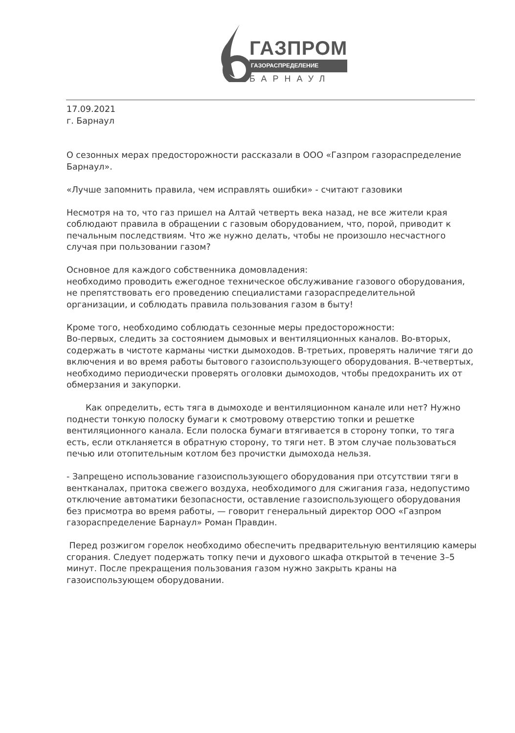ГАЗПРОМ
ГАЗОРАСПРЕДЕЛЕНИЕ
БАРНАУЛ
17.09.2021
г. Барнаул
О сезонных мерах предосторожности рассказали в ООО «Газпром газораспределение Барнаул».
«Лучше запомнить правила, чем исправлять ошибки» - считают газовики
Несмотря на то, что газ пришел на Алтай четверть века назад, не все жители края соблюдают правила в обращении с газовым оборудованием, что, порой, приводит к печальным последствиям. Что же нужно делать, чтобы не произошло несчастного случая при пользовании газом?
Основное для каждого собственника домовладения:
необходимо проводить ежегодное техническое обслуживание газового оборудования, не препятствовать его проведению специалистами газораспределительной организации, и соблюдать правила пользования газом в быту!
Кроме того, необходимо соблюдать сезонные меры предосторожности:
Во-первых, следить за состоянием дымовых и вентиляционных каналов. Во-вторых, содержать в чистоте карманы чистки дымоходов. В-третьих, проверять наличие тяги до включения и во время работы бытового газоиспользующего оборудования. В-четвертых, необходимо периодически проверять оголовки дымоходов, чтобы предохранить их от обмерзания и закупорки.
Как определить, есть тяга в дымоходе и вентиляционном канале или нет? Нужно поднести тонкую полоску бумаги к смотровому отверстию топки и решетке вентиляционного канала. Если полоска бумаги втягивается в сторону топки, то тяга есть, если откланяется в обратную сторону, то тяги нет. В этом случае пользоваться печью или отопительным котлом без прочистки дымохода нельзя.
- Запрещено использование газоиспользующего оборудования при отсутствии тяги в вентканалах, притока свежего воздуха, необходимого для сжигания газа, недопустимо отключение автоматики безопасности, оставление газоиспользующего оборудования без присмотра во время работы, — говорит генеральный директор ООО «Газпром газораспределение Барнаул» Роман Правдин.
Перед розжигом горелок необходимо обеспечить предварительную вентиляцию камеры сгорания. Следует подержать топку печи и духового шкафа открытой в течение 3–5 минут. После прекращения пользования газом нужно закрыть краны на газоиспользующем оборудовании.